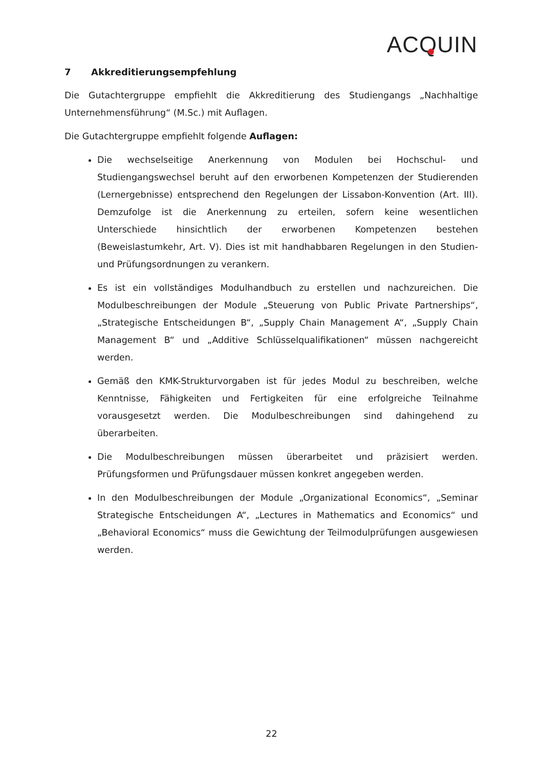ACQUIN
7 Akkreditierungsempfehlung
Die Gutachtergruppe empfiehlt die Akkreditierung des Studiengangs „Nachhaltige Unternehmensführung“ (M.Sc.) mit Auflagen.
Die Gutachtergruppe empfiehlt folgende Auflagen:
Die wechselseitige Anerkennung von Modulen bei Hochschul- und Studiengangswechsel beruht auf den erworbenen Kompetenzen der Studierenden (Lernergebnisse) entsprechend den Regelungen der Lissabon-Konvention (Art. III). Demzufolge ist die Anerkennung zu erteilen, sofern keine wesentlichen Unterschiede hinsichtlich der erworbenen Kompetenzen bestehen (Beweislastumkehr, Art. V). Dies ist mit handhabbaren Regelungen in den Studien- und Prüfungsordnungen zu verankern.
Es ist ein vollständiges Modulhandbuch zu erstellen und nachzureichen. Die Modulbeschreibungen der Module „Steuerung von Public Private Partnerships“, „Strategische Entscheidungen B“, „Supply Chain Management A“, „Supply Chain Management B“ und „Additive Schlüsselqualifikationen“ müssen nachgereicht werden.
Gemäß den KMK-Strukturvorgaben ist für jedes Modul zu beschreiben, welche Kenntnisse, Fähigkeiten und Fertigkeiten für eine erfolgreiche Teilnahme vorausgesetzt werden. Die Modulbeschreibungen sind dahingehend zu überarbeiten.
Die Modulbeschreibungen müssen überarbeitet und präzisiert werden. Prüfungsformen und Prüfungsdauer müssen konkret angegeben werden.
In den Modulbeschreibungen der Module „Organizational Economics“, „Seminar Strategische Entscheidungen A“, „Lectures in Mathematics and Economics“ und „Behavioral Economics“ muss die Gewichtung der Teilmodulprüfungen ausgewiesen werden.
22